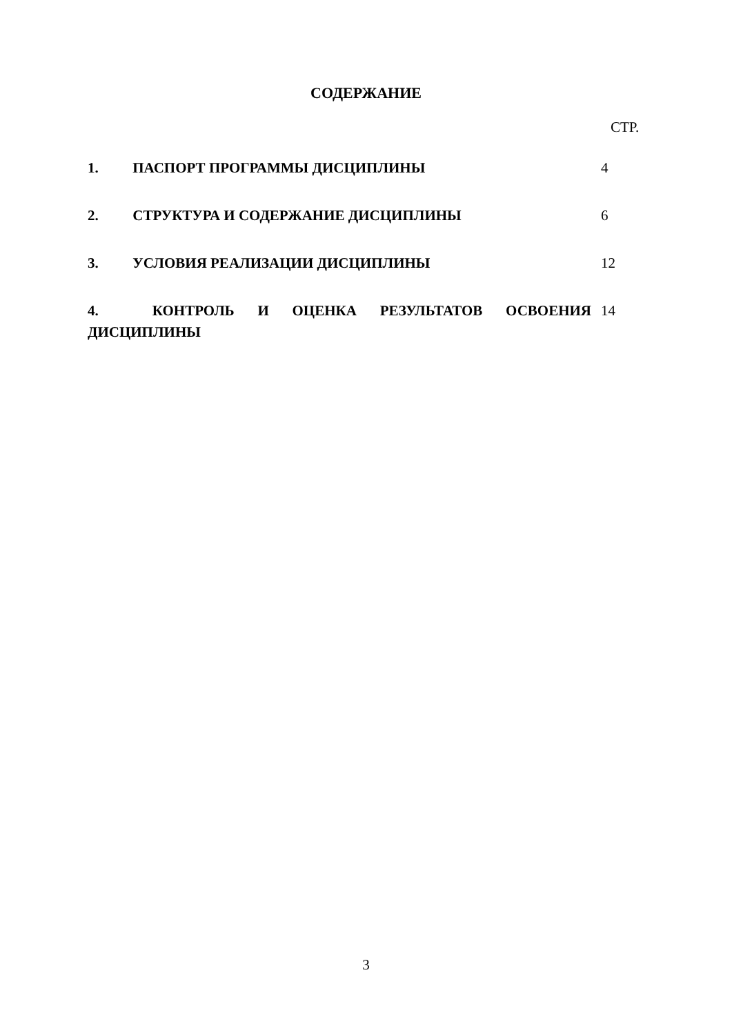СОДЕРЖАНИЕ
СТР.
| 1. ПАСПОРТ ПРОГРАММЫ ДИСЦИПЛИНЫ | 4 |
| 2. СТРУКТУРА И СОДЕРЖАНИЕ ДИСЦИПЛИНЫ | 6 |
| 3. УСЛОВИЯ РЕАЛИЗАЦИИ ДИСЦИПЛИНЫ | 12 |
| 4. КОНТРОЛЬ И ОЦЕНКА РЕЗУЛЬТАТОВ ОСВОЕНИЯ ДИСЦИПЛИНЫ | 14 |
3